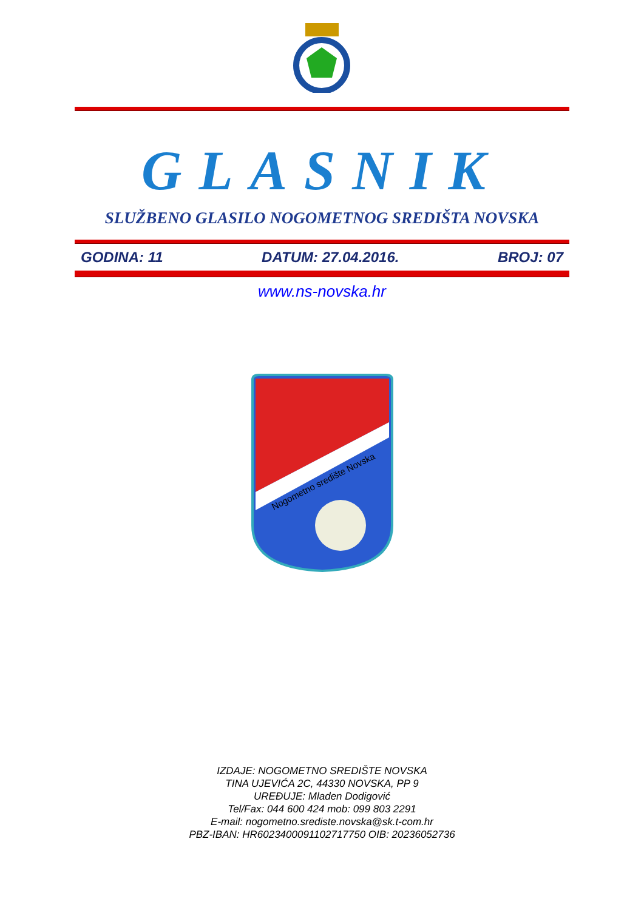GLASNIK
SLUŽBENO GLASILO NOGOMETNOG SREDIŠTA NOVSKA
GODINA: 11 DATUM: 27.04.2016. BROJ: 07
www.ns-novska.hr
Nogometno središte Novska
IZDAJE: NOGOMETNO SREDIŠTE NOVSKA
TINA UJEVIĆA 2C, 44330 NOVSKA, PP 9
UREĐUJE: Mladen Dodigović
Tel/Fax: 044 600 424 mob: 099 803 2291
E-mail: nogometno.srediste.novska@sk.t-com.hr
PBZ-IBAN: HR6023400091102717750 OIB: 20236052736